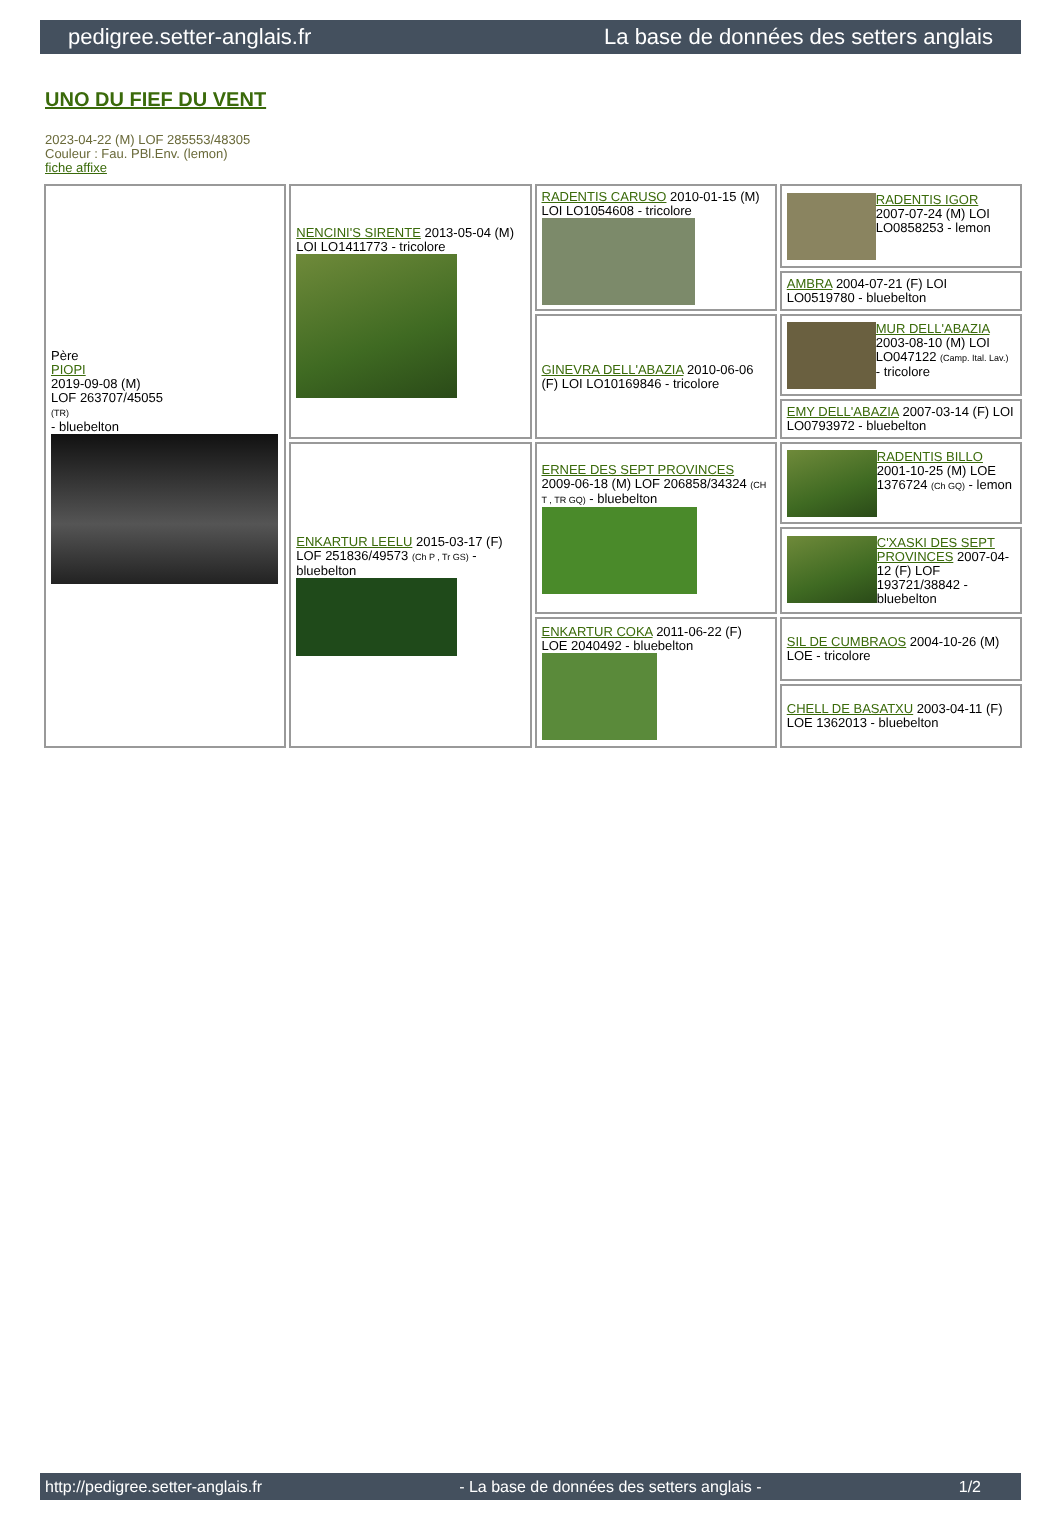pedigree.setter-anglais.fr La base de données des setters anglais
UNO DU FIEF DU VENT
2023-04-22 (M) LOF 285553/48305
Couleur : Fau. PBl.Env. (lemon)
fiche affixe
| Père PIOPI 2019-09-08 (M) LOF 263707/45055 (TR) - bluebelton | NENCINI'S SIRENTE 2013-05-04 (M) LOI LO1411773 - tricolore | RADENTIS CARUSO 2010-01-15 (M) LOI LO1054608 - tricolore | RADENTIS IGOR 2007-07-24 (M) LOI LO0858253 - lemon |
| | | | AMBRA 2004-07-21 (F) LOI LO0519780 - bluebelton |
| | | GINEVRA DELL'ABAZIA 2010-06-06 (F) LOI LO10169846 - tricolore | MUR DELL'ABAZIA 2003-08-10 (M) LOI LO047122 (Camp. Ital. Lav.) - tricolore |
| | | | EMY DELL'ABAZIA 2007-03-14 (F) LOI LO0793972 - bluebelton |
| | ENKARTUR LEELU 2015-03-17 (F) LOF 251836/49573 (Ch P , Tr GS) - bluebelton | ERNEE DES SEPT PROVINCES 2009-06-18 (M) LOF 206858/34324 (CH T , TR GQ) - bluebelton | RADENTIS BILLO 2001-10-25 (M) LOE 1376724 (Ch GQ) - lemon |
| | | | C'XASKI DES SEPT PROVINCES 2007-04-12 (F) LOF 193721/38842 - bluebelton |
| | | ENKARTUR COKA 2011-06-22 (F) LOE 2040492 - bluebelton | SIL DE CUMBRAOS 2004-10-26 (M) LOE - tricolore |
| | | | CHELL DE BASATXU 2003-04-11 (F) LOE 1362013 - bluebelton |
http://pedigree.setter-anglais.fr - La base de données des setters anglais - 1/2